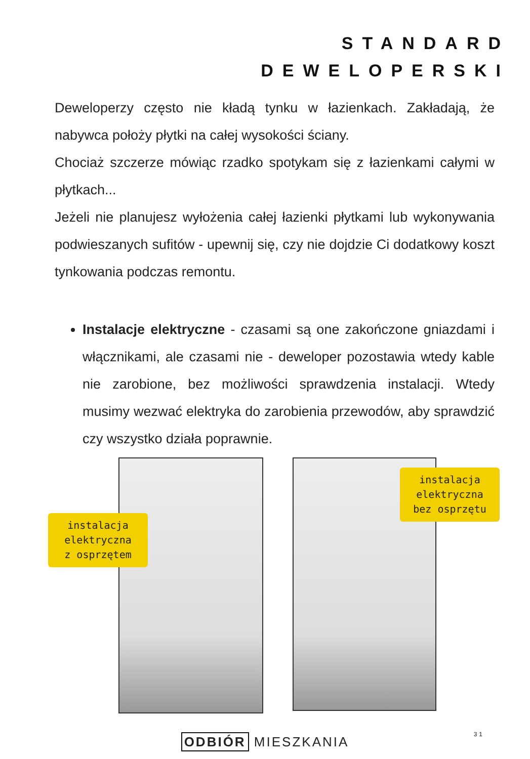STANDARD
DEWELOPERSKI
Deweloperzy często nie kładą tynku w łazienkach. Zakładają, że nabywca położy płytki na całej wysokości ściany.
Chociaż szczerze mówiąc rzadko spotykam się z łazienkami całymi w płytkach...
Jeżeli nie planujesz wyłożenia całej łazienki płytkami lub wykonywania podwieszanych sufitów - upewnij się, czy nie dojdzie Ci dodatkowy koszt tynkowania podczas remontu.
Instalacje elektryczne - czasami są one zakończone gniazdami i włącznikami, ale czasami nie - deweloper pozostawia wtedy kable nie zarobione, bez możliwości sprawdzenia instalacji. Wtedy musimy wezwać elektryka do zarobienia przewodów, aby sprawdzić czy wszystko działa poprawnie.
instalacja
elektryczna
z osprzętem
instalacja
elektryczna
bez osprzętu
ODBIÓR MIESZKANIA 31